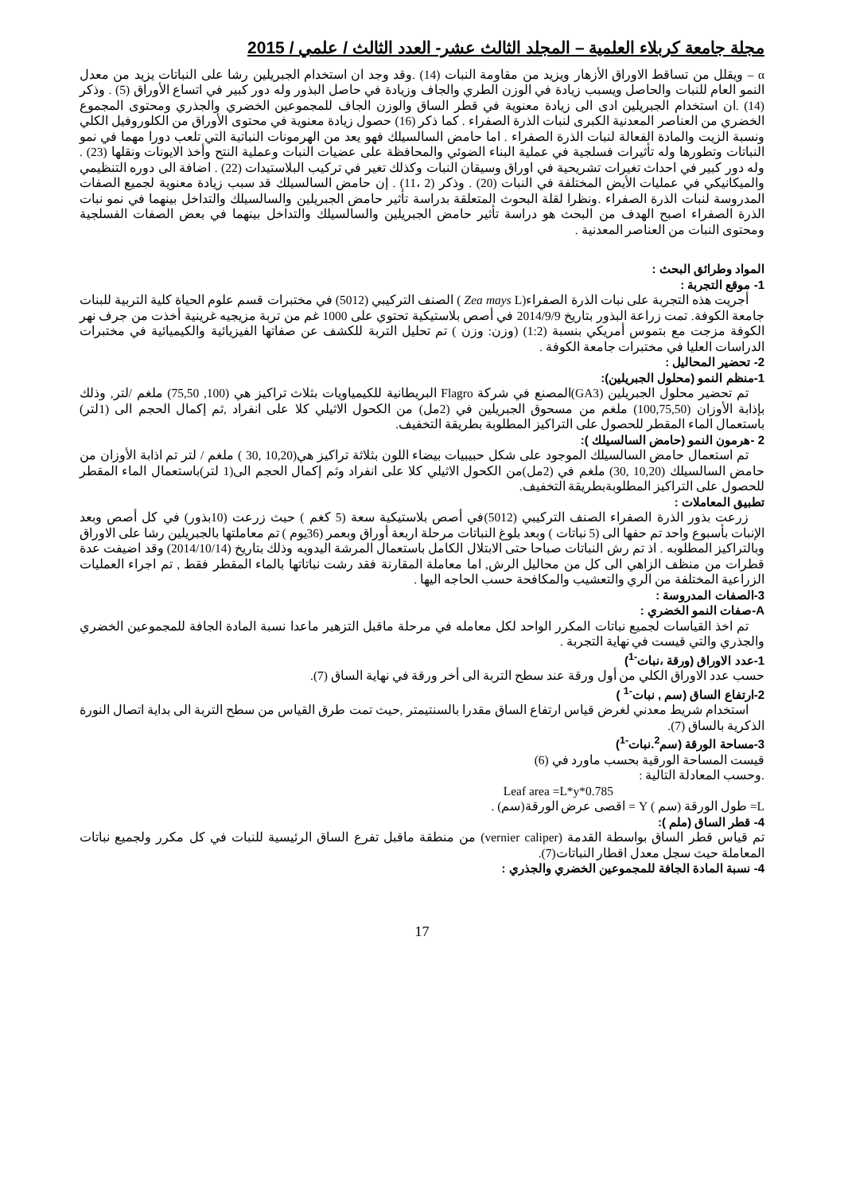مجلة جامعة كربلاء العلمية – المجلد الثالث عشر- العدد الثالث / علمي / 2015
α – ويقلل من تساقط الاوراق الأزهار ويزيد من مقاومة النبات (14) .وقد وجد ان استخدام الجبريلين رشا على النباتات يزيد من معدل النمو العام للنبات والحاصل ويسبب زيادة في الوزن الطري والجاف وزيادة في حاصل البذور وله دور كبير في اتساع الأوراق (5) . وذكر (14) .ان استخدام الجبريلين ادى الى زيادة معنوية في قطر الساق والوزن الجاف للمجموعين الخضري والجذري ومحتوى المجموع الخضري من العناصر المعدنية الكبرى لنبات الذرة الصفراء . كما ذكر (16) حصول زيادة معنوية في محتوى الأوراق من الكلوروفيل الكلي ونسبة الزيت والمادة الفعالة لنبات الذرة الصفراء . اما حامض السالسيلك فهو يعد من الهرمونات النباتية التي تلعب دورا مهما في نمو النباتات وتطورها وله تأثيرات فسلجية في عملية البناء الضوئي والمحافظة على عضيات النبات وعملية النتح وأخذ الايونات ونقلها (23) . وله دور كبير في احداث تغيرات تشريحية في اوراق وسيقان النبات وكذلك تغير في تركيب البلاستيدات (22) . اضافة الى دوره التنظيمي والميكانيكي في عمليات الأيض المختلفة في النبات (20) . وذكر (2 ،11) . إن حامض السالسيلك قد سبب زيادة معنوية لجميع الصفات المدروسة لنبات الذرة الصفراء .ونظرا لقلة البحوث المتعلقة بدراسة تأثير حامض الجبريلين والسالسيلك والتداخل بينهما في نمو نبات الذرة الصفراء اصبح الهدف من البحث هو دراسة تأثير حامض الجبريلين والسالسيلك والتداخل بينهما في بعض الصفات الفسلجية ومحتوى النبات من العناصر المعدنية .
المواد وطرائق البحث :
1- موقع التجربة :
أجريت هذه التجربة على نبات الذرة الصفراء(Zea mays L ) الصنف التركيبي (5012) في مختبرات قسم علوم الحياة كلية التربية للبنات جامعة الكوفة. تمت زراعة البذور بتاريخ 2014/9/9 في أصص بلاستيكية تحتوي على 1000 غم من تربة مزيجيه غرينية أخذت من جرف نهر الكوفة مزجت مع بتموس أمريكي بنسبة (1:2) (وزن: وزن ) تم تحليل التربة للكشف عن صفاتها الفيزيائية والكيميائية في مختبرات الدراسات العليا في مختبرات جامعة الكوفة .
2- تحضير المحاليل :
1-منظم النمو (محلول الجبريلين):
تم تحضير محلول الجبريلين (GA3)المصنع في شركة Flagro البريطانية للكيمياويات بثلاث تراكيز هي (100, 75,50) ملغم /لتر, وذلك بإذابة الأوزان (100,75,50) ملغم من مسحوق الجبريلين في (2مل) من الكحول الاثيلي كلا على انفراد ,ثم إكمال الحجم الى (1لتر) باستعمال الماء المقطر للحصول على التراكيز المطلوبة بطريقة التخفيف.
2 -هرمون النمو (حامض السالسيلك ):
تم استعمال حامض السالسيلك الموجود على شكل حبيبيات بيضاء اللون بثلاثة تراكيز هي(10,20 ,30 ) ملغم / لتر تم اذابة الأوزان من حامض السالسيلك (10,20 ,30) ملغم في (2مل)من الكحول الاثيلي كلا على انفراد وثم إكمال الحجم الى(1 لتر)باستعمال الماء المقطر للحصول على التراكيز المطلوبةبطريقة التخفيف.
تطبيق المعاملات :
زرعت بذور الذرة الصفراء الصنف التركيبي (5012)في أصص بلاستيكية سعة (5 كغم ) حيث زرعت (10بذور) في كل أصص وبعد الإنبات بأسبوع واحد تم حفها الى (5 نباتات ) وبعد بلوغ النباتات مرحلة اربعة أوراق وبعمر (36يوم ) تم معاملتها بالجبريلين رشا على الاوراق وبالتراكيز المطلوبه . اذ تم رش النباتات صباحا حتى الابتلال الكامل باستعمال المرشة اليدويه وذلك بتاريخ (2014/10/14) وقد اضيفت عدة قطرات من منظف الزاهي الى كل من محاليل الرش, اما معاملة المقارنة فقد رشت نباتاتها بالماء المقطر فقط , تم اجراء العمليات الزراعية المختلفة من الري والتعشيب والمكافحة حسب الحاجه اليها .
3-الصفات المدروسة :
A-صفات النمو الخضري :
تم اخذ القياسات لجميع نباتات المكرر الواحد لكل معامله في مرحلة ماقبل التزهير ماعدا نسبة المادة الجافة للمجموعين الخضري والجذري والتي قيست في نهاية التجربة .
1-عدد الاوراق (ورقة ،نبات<sup>-1</sup>)
حسب عدد الاوراق الكلي من أول ورقة عند سطح التربة الى أخر ورقة في نهاية الساق (7).
2-ارتفاع الساق (سم , نبات<sup>-1</sup> )
استخدام شريط معدني لغرض قياس ارتفاع الساق مقدرا بالسنتيمتر ,حيث تمت طرق القياس من سطح التربة الى بداية اتصال النورة الذكرية بالساق (7).
3-مساحة الورقة (سم<sup>2</sup>.نبات<sup>-1</sup>)
قيست المساحة الورقية بحسب ماورد في (6)
.وحسب المعادلة التالية :
Leaf area =L*y*0.785
L= طول الورقة (سم ) Y = اقصى عرض الورقة(سم) .
4- قطر الساق (ملم ):
تم قياس قطر الساق بواسطة القدمة (vernier caliper) من منطقة ماقبل تفرع الساق الرئيسية للنبات في كل مكرر ولجميع نباتات المعاملة حيث سجل معدل اقطار النباتات(7).
4- نسبة المادة الجافة للمجموعين الخضري والجذري :
17